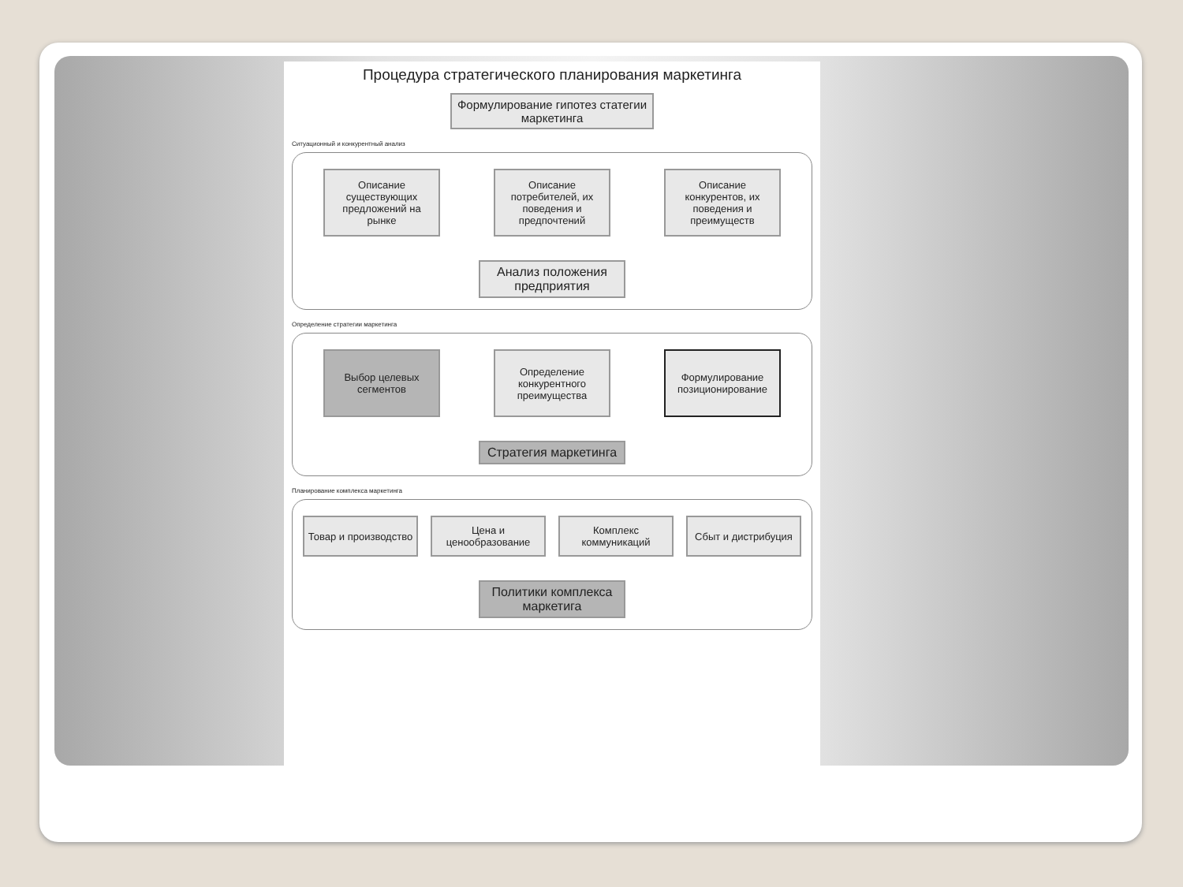Процедура стратегического планирования маркетинга
Формулирование гипотез статегии маркетинга
Ситуационный и конкурентный анализ
Описание существующих предложений на рынке
Описание потребителей, их поведения и предпочтений
Описание конкурентов, их поведения и преимуществ
Анализ положения предприятия
Определение стратегии маркетинга
Выбор целевых сегментов
Определение конкурентного преимущества
Формулирование позиционирование
Стратегия маркетинга
Планирование комплекса маркетинга
Товар и производство
Цена и ценообразование
Комплекс коммуникаций
Сбыт и дистрибуция
Политики комплекса маркетига